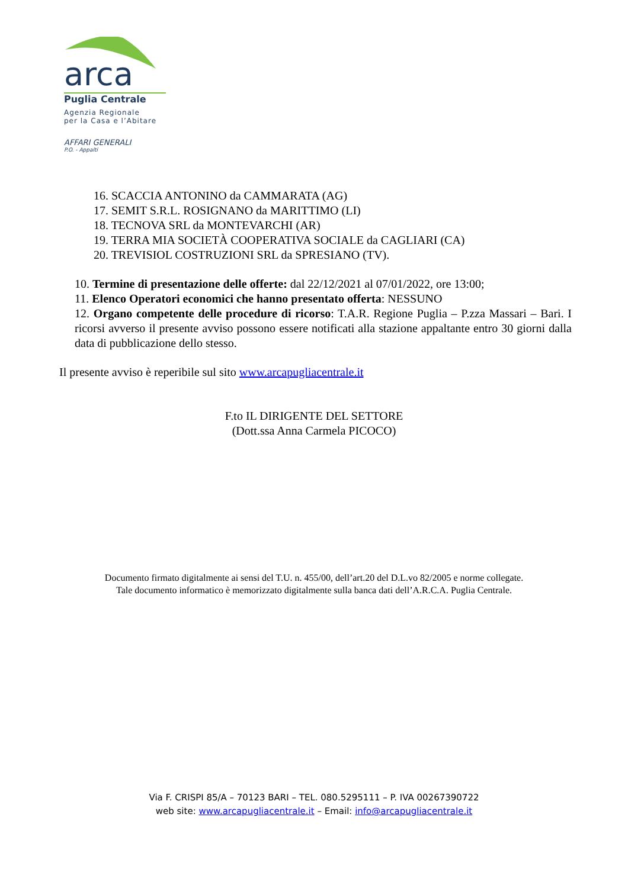arca
Puglia Centrale
Agenzia Regionale
per la Casa e l’Abitare
AFFARI GENERALI
P.O. - Appalti
16. SCACCIA ANTONINO da CAMMARATA (AG)
17. SEMIT S.R.L. ROSIGNANO da MARITTIMO (LI)
18. TECNOVA SRL da MONTEVARCHI (AR)
19. TERRA MIA SOCIETÀ COOPERATIVA SOCIALE da CAGLIARI (CA)
20. TREVISIOL COSTRUZIONI SRL da SPRESIANO (TV).
10. Termine di presentazione delle offerte: dal 22/12/2021 al 07/01/2022, ore 13:00;
11. Elenco Operatori economici che hanno presentato offerta: NESSUNO
12. Organo competente delle procedure di ricorso: T.A.R. Regione Puglia – P.zza Massari – Bari. I ricorsi avverso il presente avviso possono essere notificati alla stazione appaltante entro 30 giorni dalla data di pubblicazione dello stesso.
Il presente avviso è reperibile sul sito www.arcapugliacentrale.it
F.to IL DIRIGENTE DEL SETTORE
(Dott.ssa Anna Carmela PICOCO)
Documento firmato digitalmente ai sensi del T.U. n. 455/00, dell’art.20 del D.L.vo 82/2005 e norme collegate.
Tale documento informatico è memorizzato digitalmente sulla banca dati dell’A.R.C.A. Puglia Centrale.
Via F. CRISPI 85/A – 70123 BARI – TEL. 080.5295111 – P. IVA 00267390722
web site: www.arcapugliacentrale.it – Email: info@arcapugliacentrale.it